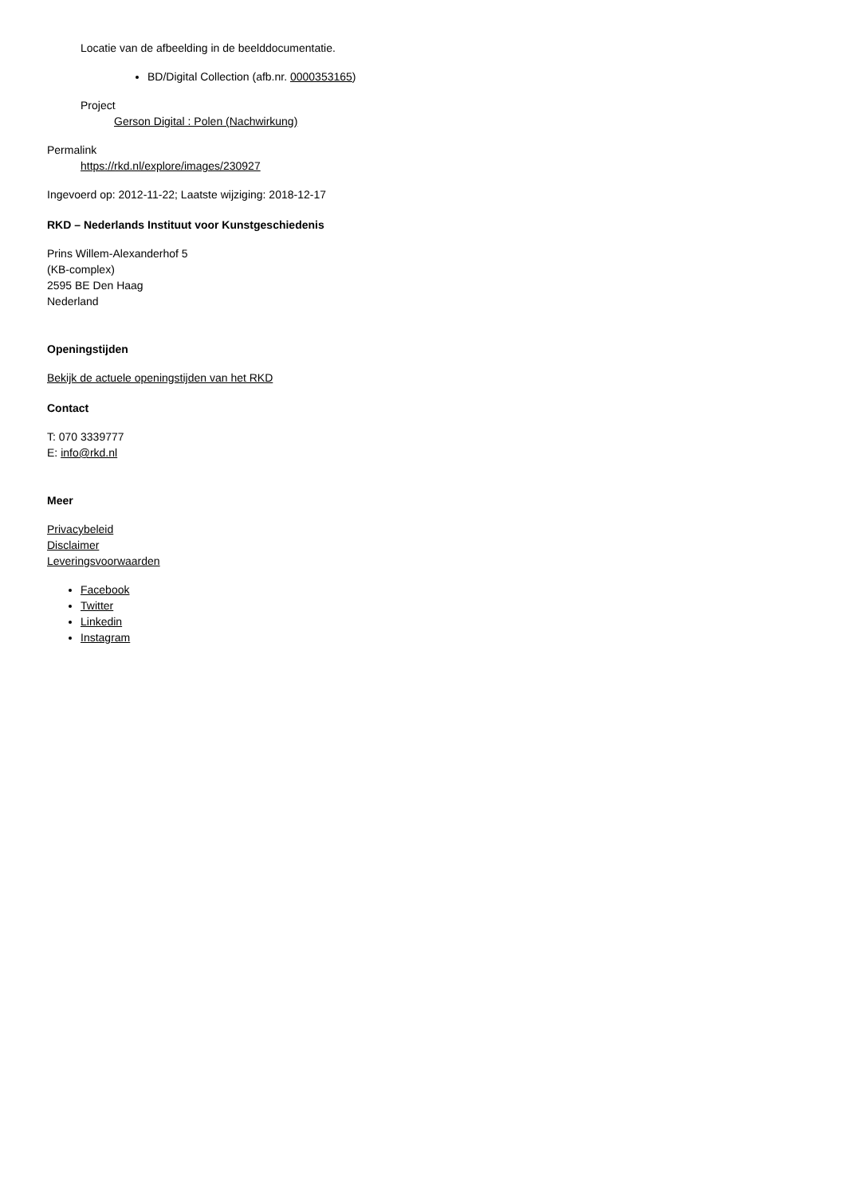Locatie van de afbeelding in de beelddocumentatie.
BD/Digital Collection (afb.nr. 0000353165)
Project
Gerson Digital : Polen (Nachwirkung)
Permalink
https://rkd.nl/explore/images/230927
Ingevoerd op: 2012-11-22; Laatste wijziging: 2018-12-17
RKD – Nederlands Instituut voor Kunstgeschiedenis
Prins Willem-Alexanderhof 5
(KB-complex)
2595 BE Den Haag
Nederland
Openingstijden
Bekijk de actuele openingstijden van het RKD
Contact
T: 070 3339777
E: info@rkd.nl
Meer
Privacybeleid
Disclaimer
Leveringsvoorwaarden
Facebook
Twitter
Linkedin
Instagram